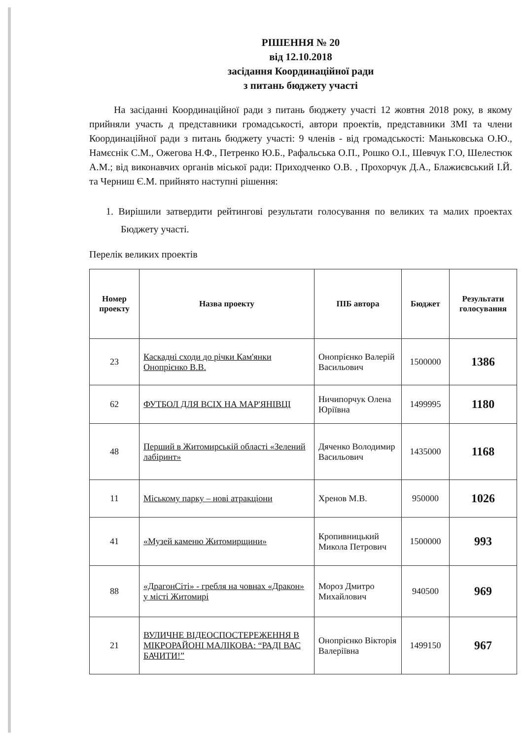РІШЕННЯ № 20
від 12.10.2018
засідання Координаційної ради
з питань бюджету участі
На засіданні Координаційної ради з питань бюджету участі 12 жовтня 2018 року, в якому прийняли участь д представники громадськості, автори проектів, представники ЗМІ та члени Координаційної ради з питань бюджету участі: 9 членів - від громадськості: Маньковська О.Ю., Намєснік С.М., Ожегова Н.Ф., Петренко Ю.Б., Рафальська О.П., Рошко О.І., Шевчук Г.О, Шелестюк А.М.; від виконавчих органів міської ради: Приходченко О.В. , Прохорчук Д.А., Блажиєвський І.Й. та Черниш Є.М. прийнято наступні рішення:
1. Вирішили затвердити рейтингові результати голосування по великих та малих проектах Бюджету участі.
Перелік великих проектів
| Номер проекту | Назва проекту | ПІБ автора | Бюджет | Результати голосування |
| --- | --- | --- | --- | --- |
| 23 | Каскадні сходи до річки Кам'янки Онопрієнко В.В. | Онопрієнко Валерій Васильович | 1500000 | 1386 |
| 62 | ФУТБОЛ ДЛЯ ВСІХ НА МАР'ЯНІВЦІ | Ничипорчук Олена Юріївна | 1499995 | 1180 |
| 48 | Перший в Житомирській області «Зелений лабіринт» | Дяченко Володимир Васильович | 1435000 | 1168 |
| 11 | Міському парку – нові атракціони | Хренов М.В. | 950000 | 1026 |
| 41 | «Музей каменю Житомирщини» | Кропивницький Микола Петрович | 1500000 | 993 |
| 88 | «ДрагонСіті» - гребля на човнах «Дракон» у місті Житомирі | Мороз Дмитро Михайлович | 940500 | 969 |
| 21 | ВУЛИЧНЕ ВІДЕОСПОСТЕРЕЖЕННЯ В МІКРОРАЙОНІ МАЛІКОВА: “РАДІ ВАС БАЧИТИ!” | Онопрієнко Вікторія Валеріївна | 1499150 | 967 |